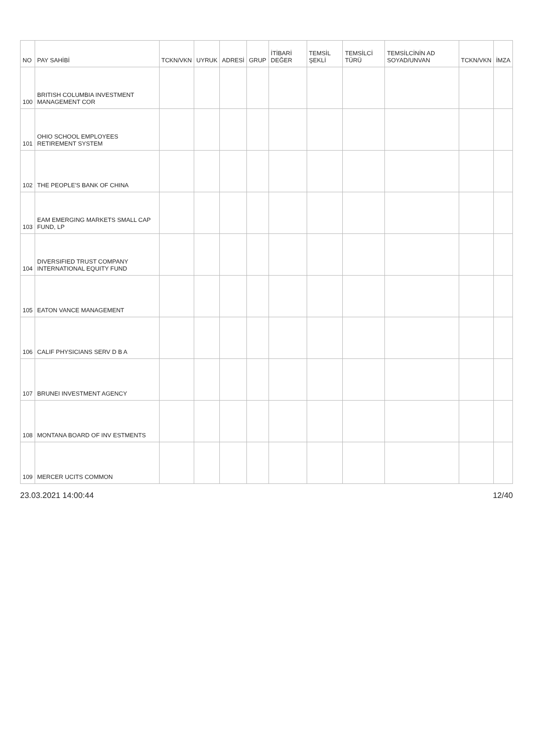| NO | PAY SAHİBİ | TCKN/VKN | UYRUK | ADRESİ | GRUP | İTİBARİ DEĞER | TEMSİL ŞEKLİ | TEMSİLCİ TÜRÜ | TEMSİLCİNİN AD SOYAD/UNVAN | TCKN/VKN | İMZA |
| --- | --- | --- | --- | --- | --- | --- | --- | --- | --- | --- | --- |
| 100 | BRITISH COLUMBIA INVESTMENT MANAGEMENT COR | | | | | | | | | | |
| 101 | OHIO SCHOOL EMPLOYEES RETIREMENT SYSTEM | | | | | | | | | | |
| 102 | THE PEOPLE'S BANK OF CHINA | | | | | | | | | | |
| 103 | EAM EMERGING MARKETS SMALL CAP FUND, LP | | | | | | | | | | |
| 104 | DIVERSIFIED TRUST COMPANY INTERNATIONAL EQUITY FUND | | | | | | | | | | |
| 105 | EATON VANCE MANAGEMENT | | | | | | | | | | |
| 106 | CALIF PHYSICIANS SERV D B A | | | | | | | | | | |
| 107 | BRUNEI INVESTMENT AGENCY | | | | | | | | | | |
| 108 | MONTANA BOARD OF INV ESTMENTS | | | | | | | | | | |
| 109 | MERCER UCITS COMMON | | | | | | | | | | |
23.03.2021 14:00:44 12/40